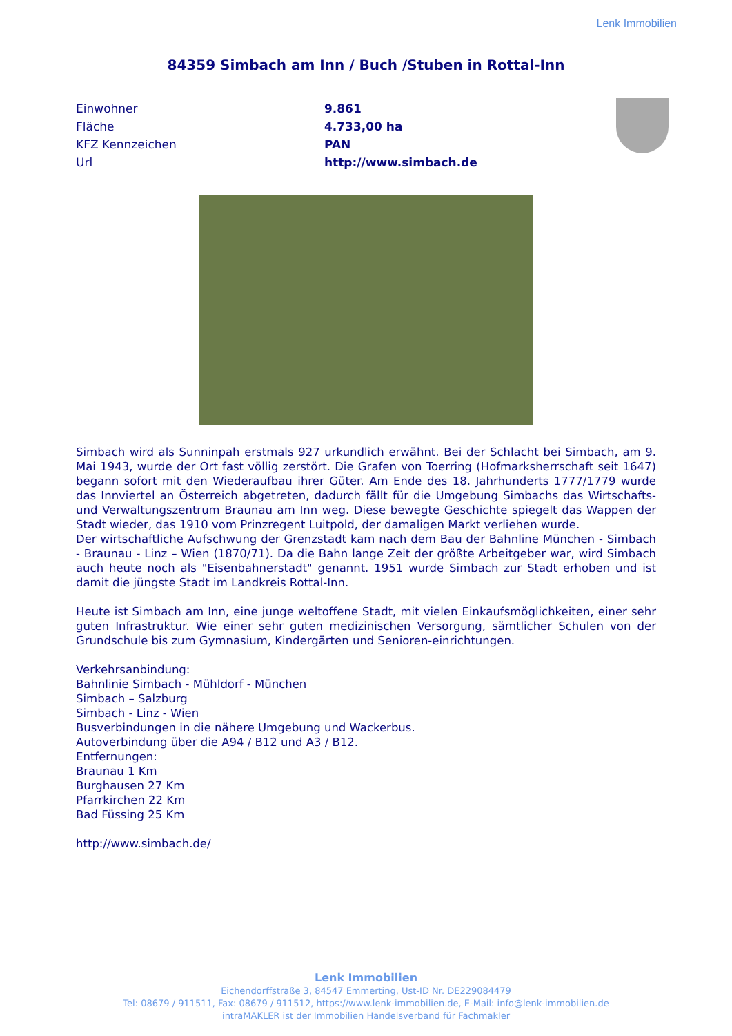Lenk Immobilien
84359 Simbach am Inn / Buch /Stuben in Rottal-Inn
| Einwohner | 9.861 |
| Fläche | 4.733,00 ha |
| KFZ Kennzeichen | PAN |
| Url | http://www.simbach.de |
Simbach wird als Sunninpah erstmals 927 urkundlich erwähnt. Bei der Schlacht bei Simbach, am 9. Mai 1943, wurde der Ort fast völlig zerstört. Die Grafen von Toerring (Hofmarksherrschaft seit 1647) begann sofort mit den Wiederaufbau ihrer Güter. Am Ende des 18. Jahrhunderts 1777/1779 wurde das Innviertel an Österreich abgetreten, dadurch fällt für die Umgebung Simbachs das Wirtschafts- und Verwaltungszentrum Braunau am Inn weg. Diese bewegte Geschichte spiegelt das Wappen der Stadt wieder, das 1910 vom Prinzregent Luitpold, der damaligen Markt verliehen wurde.
Der wirtschaftliche Aufschwung der Grenzstadt kam nach dem Bau der Bahnline München - Simbach - Braunau - Linz – Wien (1870/71). Da die Bahn lange Zeit der größte Arbeitgeber war, wird Simbach auch heute noch als "Eisenbahnerstadt" genannt. 1951 wurde Simbach zur Stadt erhoben und ist damit die jüngste Stadt im Landkreis Rottal-Inn.
Heute ist Simbach am Inn, eine junge weltoffene Stadt, mit vielen Einkaufsmöglichkeiten, einer sehr guten Infrastruktur. Wie einer sehr guten medizinischen Versorgung, sämtlicher Schulen von der Grundschule bis zum Gymnasium, Kindergärten und Senioren-einrichtungen.
Verkehrsanbindung:
Bahnlinie Simbach - Mühldorf - München
Simbach – Salzburg
Simbach - Linz - Wien
Busverbindungen in die nähere Umgebung und Wackerbus.
Autoverbindung über die A94 / B12 und A3 / B12.
Entfernungen:
Braunau 1 Km
Burghausen 27 Km
Pfarrkirchen 22 Km
Bad Füssing 25 Km
http://www.simbach.de/
Lenk Immobilien
Eichendorffstraße 3, 84547 Emmerting, Ust-ID Nr. DE229084479
Tel: 08679 / 911511, Fax: 08679 / 911512, https://www.lenk-immobilien.de, E-Mail: info@lenk-immobilien.de
intraMAKLER ist der Immobilien Handelsverband für Fachmakler